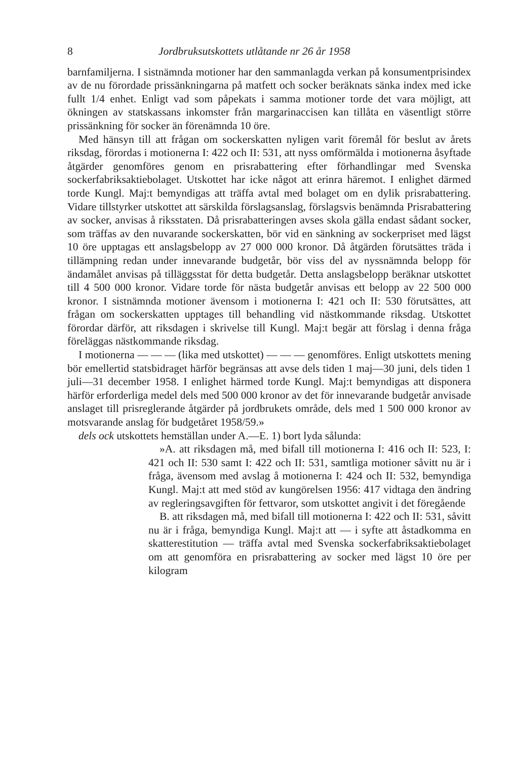8 Jordbruksutskottets utlåtande nr 26 år 1958
barnfamiljerna. I sistnämnda motioner har den sammanlagda verkan på konsumentprisindex av de nu förordade prissänkningarna på matfett och socker beräknats sänka index med icke fullt 1/4 enhet. Enligt vad som påpekats i samma motioner torde det vara möjligt, att ökningen av statskassans inkomster från margarinaccisen kan tillåta en väsentligt större prissänkning för socker än förenämnda 10 öre.
Med hänsyn till att frågan om sockerskatten nyligen varit föremål för beslut av årets riksdag, förordas i motionerna I: 422 och II: 531, att nyss omförmälda i motionerna åsyftade åtgärder genomföres genom en prisrabattering efter förhandlingar med Svenska sockerfabriksaktiebolaget. Utskottet har icke något att erinra häremot. I enlighet därmed torde Kungl. Maj:t bemyndigas att träffa avtal med bolaget om en dylik prisrabattering. Vidare tillstyrker utskottet att särskilda förslagsanslag, förslagsvis benämnda Prisrabattering av socker, anvisas å riksstaten. Då prisrabatteringen avses skola gälla endast sådant socker, som träffas av den nuvarande sockerskatten, bör vid en sänkning av sockerpriset med lägst 10 öre upptagas ett anslagsbelopp av 27 000 000 kronor. Då åtgärden förutsättes träda i tillämpning redan under innevarande budgetår, bör viss del av nyssnämnda belopp för ändamålet anvisas på tilläggsstat för detta budgetår. Detta anslagsbelopp beräknar utskottet till 4 500 000 kronor. Vidare torde för nästa budgetår anvisas ett belopp av 22 500 000 kronor. I sistnämnda motioner ävensom i motionerna I: 421 och II: 530 förutsättes, att frågan om sockerskatten upptages till behandling vid nästkommande riksdag. Utskottet förordar därför, att riksdagen i skrivelse till Kungl. Maj:t begär att förslag i denna fråga föreläggas nästkommande riksdag.
I motionerna — — — (lika med utskottet) — — — genomföres. Enligt utskottets mening bör emellertid statsbidraget härför begränsas att avse dels tiden 1 maj—30 juni, dels tiden 1 juli—31 december 1958. I enlighet härmed torde Kungl. Maj:t bemyndigas att disponera härför erforderliga medel dels med 500 000 kronor av det för innevarande budgetår anvisade anslaget till prisreglerande åtgärder på jordbrukets område, dels med 1 500 000 kronor av motsvarande anslag för budgetåret 1958/59.»
dels ock utskottets hemställan under A.—E. 1) bort lyda sålunda:
»A. att riksdagen må, med bifall till motionerna I: 416 och II: 523, I: 421 och II: 530 samt I: 422 och II: 531, samtliga motioner såvitt nu är i fråga, ävensom med avslag å motionerna I: 424 och II: 532, bemyndiga Kungl. Maj:t att med stöd av kungörelsen 1956: 417 vidtaga den ändring av regleringsavgiften för fettvaror, som utskottet angivit i det föregående
B. att riksdagen må, med bifall till motionerna I: 422 och II: 531, såvitt nu är i fråga, bemyndiga Kungl. Maj:t att — i syfte att åstadkomma en skatterestitution — träffa avtal med Svenska sockerfabriksaktiebolaget om att genomföra en prisrabattering av socker med lägst 10 öre per kilogram